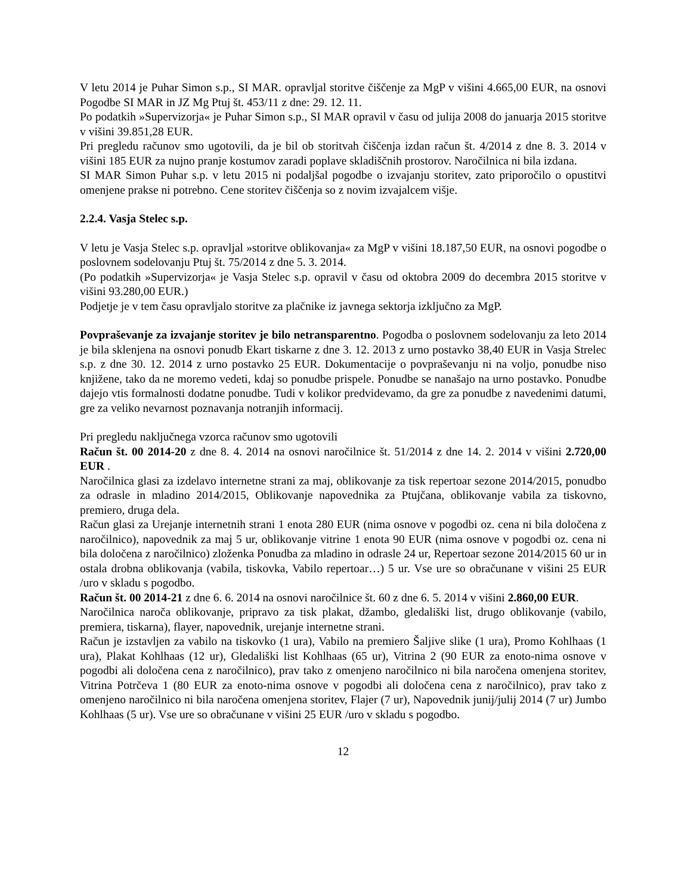V letu 2014 je Puhar Simon s.p., SI MAR. opravljal storitve čiščenje za MgP v višini 4.665,00 EUR, na osnovi Pogodbe SI MAR in JZ Mg Ptuj št. 453/11 z dne: 29. 12. 11.
Po podatkih »Supervizorja« je Puhar Simon s.p., SI MAR opravil v času od julija 2008 do januarja 2015 storitve v višini 39.851,28 EUR.
Pri pregledu računov smo ugotovili, da je bil ob storitvah čiščenja izdan račun št. 4/2014 z dne 8. 3. 2014 v višini 185 EUR za nujno pranje kostumov zaradi poplave skladiščnih prostorov. Naročilnica ni bila izdana.
SI MAR Simon Puhar s.p. v letu 2015 ni podaljšal pogodbe o izvajanju storitev, zato priporočilo o opustitvi omenjene prakse ni potrebno. Cene storitev čiščenja so z novim izvajalcem višje.
2.2.4. Vasja Stelec s.p.
V letu je Vasja Stelec s.p. opravljal »storitve oblikovanja« za MgP v višini 18.187,50 EUR, na osnovi pogodbe o poslovnem sodelovanju Ptuj št. 75/2014 z dne 5. 3. 2014.
(Po podatkih »Supervizorja« je Vasja Stelec s.p. opravil v času od oktobra 2009 do decembra 2015 storitve v višini 93.280,00 EUR.)
Podjetje je v tem času opravljalo storitve za plačnike iz javnega sektorja izključno za MgP.
Povpraševanje za izvajanje storitev je bilo netransparentno. Pogodba o poslovnem sodelovanju za leto 2014 je bila sklenjena na osnovi ponudb Ekart tiskarne z dne 3. 12. 2013 z urno postavko 38,40 EUR in Vasja Strelec s.p. z dne 30. 12. 2014 z urno postavko 25 EUR. Dokumentacije o povpraševanju ni na voljo, ponudbe niso knjižene, tako da ne moremo vedeti, kdaj so ponudbe prispele. Ponudbe se nanašajo na urno postavko. Ponudbe dajejo vtis formalnosti dodatne ponudbe. Tudi v kolikor predvidevamo, da gre za ponudbe z navedenimi datumi, gre za veliko nevarnost poznavanja notranjih informacij.
Pri pregledu naključnega vzorca računov smo ugotovili
Račun št. 00 2014-20 z dne 8. 4. 2014 na osnovi naročilnice št. 51/2014 z dne 14. 2. 2014 v višini 2.720,00 EUR .
Naročilnica glasi za izdelavo internetne strani za maj, oblikovanje za tisk repertoar sezone 2014/2015, ponudbo za odrasle in mladino 2014/2015, Oblikovanje napovednika za Ptujčana, oblikovanje vabila za tiskovno, premiero, druga dela.
Račun glasi za Urejanje internetnih strani 1 enota 280 EUR (nima osnove v pogodbi oz. cena ni bila določena z naročilnico), napovednik za maj 5 ur, oblikovanje vitrine 1 enota 90 EUR (nima osnove v pogodbi oz. cena ni bila določena z naročilnico) zloženka Ponudba za mladino in odrasle 24 ur, Repertoar sezone 2014/2015 60 ur in ostala drobna oblikovanja (vabila, tiskovka, Vabilo repertoar…) 5 ur. Vse ure so obračunane v višini 25 EUR /uro v skladu s pogodbo.
Račun št. 00 2014-21 z dne 6. 6. 2014 na osnovi naročilnice št. 60 z dne 6. 5. 2014 v višini 2.860,00 EUR.
Naročilnica naroča oblikovanje, pripravo za tisk plakat, džambo, gledališki list, drugo oblikovanje (vabilo, premiera, tiskarna), flayer, napovednik, urejanje internetne strani.
Račun je izstavljen za vabilo na tiskovko (1 ura), Vabilo na premiero Šaljive slike (1 ura), Promo Kohlhaas (1 ura), Plakat Kohlhaas (12 ur), Gledališki list Kohlhaas (65 ur), Vitrina 2 (90 EUR za enoto-nima osnove v pogodbi ali določena cena z naročilnico), prav tako z omenjeno naročilnico ni bila naročena omenjena storitev, Vitrina Potrčeva 1 (80 EUR za enoto-nima osnove v pogodbi ali določena cena z naročilnico), prav tako z omenjeno naročilnico ni bila naročena omenjena storitev, Flajer (7 ur), Napovednik junij/julij 2014 (7 ur) Jumbo Kohlhaas (5 ur). Vse ure so obračunane v višini 25 EUR /uro v skladu s pogodbo.
12